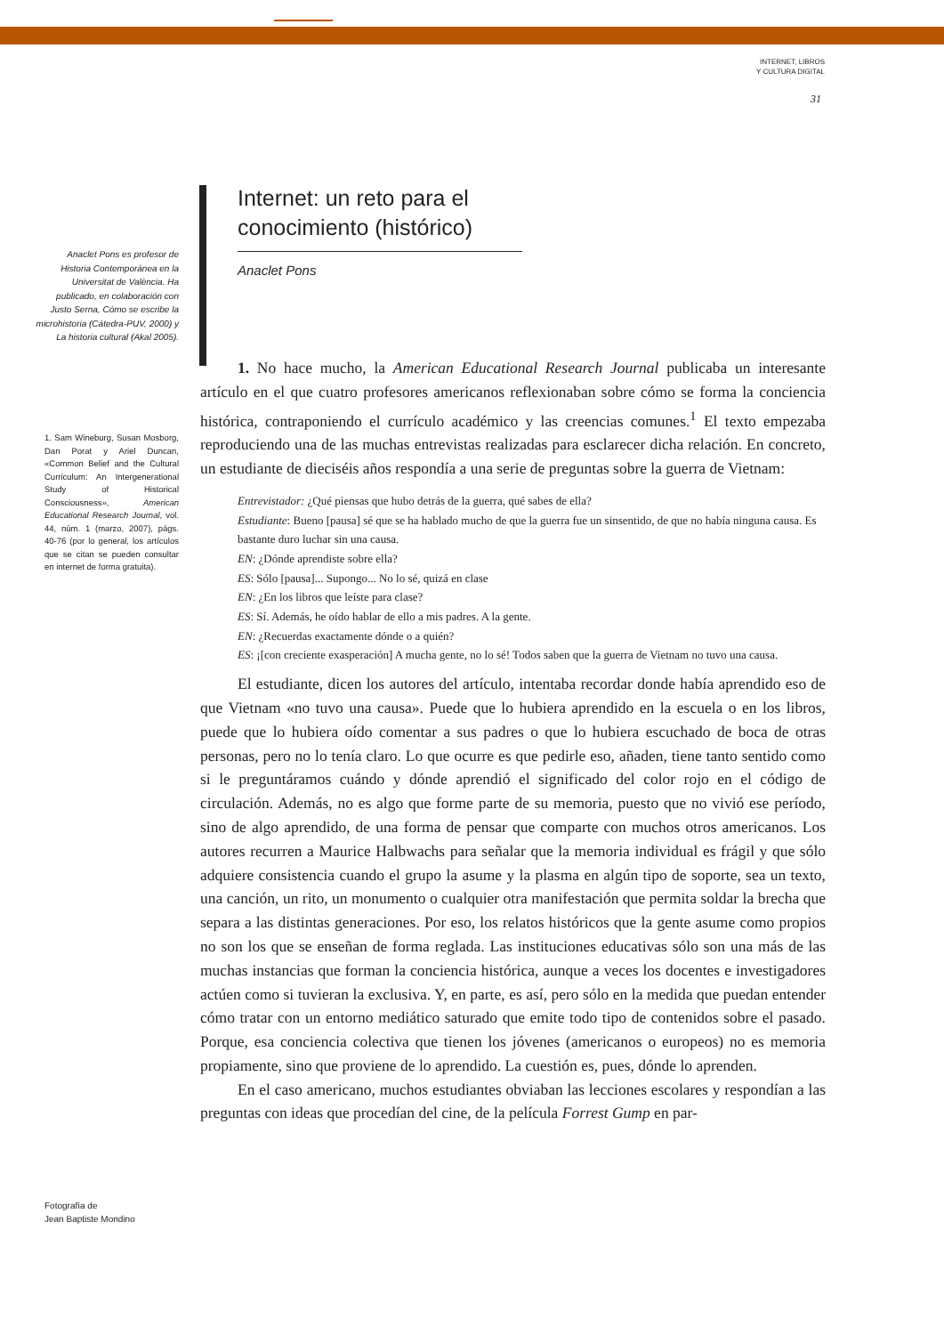INTERNET, LIBROS
Y CULTURA DIGITAL
31
Anaclet Pons es profesor de Historia Contemporánea en la Universitat de València. Ha publicado, en colaboración con Justo Serna, Cómo se escribe la microhistoria (Cátedra-PUV, 2000) y La historia cultural (Akal 2005).
1. Sam Wineburg, Susan Mosborg, Dan Porat y Ariel Duncan, «Common Belief and the Cultural Curriculum: An Intergenerational Study of Historical Consciousness», American Educational Research Journal, vol. 44, núm. 1 (marzo, 2007), págs. 40-76 (por lo general, los artículos que se citan se pueden consultar en internet de forma gratuita).
Fotografía de
Jean Baptiste Mondino
Internet: un reto para el conocimiento (histórico)
Anaclet Pons
1. No hace mucho, la American Educational Research Journal publicaba un interesante artículo en el que cuatro profesores americanos reflexionaban sobre cómo se forma la conciencia histórica, contraponiendo el currículo académico y las creencias comunes.<sup>1</sup> El texto empezaba reproduciendo una de las muchas entrevistas realizadas para esclarecer dicha relación. En concreto, un estudiante de dieciséis años respondía a una serie de preguntas sobre la guerra de Vietnam:
Entrevistador: ¿Qué piensas que hubo detrás de la guerra, qué sabes de ella?
Estudiante: Bueno [pausa] sé que se ha hablado mucho de que la guerra fue un sinsentido, de que no había ninguna causa. Es bastante duro luchar sin una causa.
EN: ¿Dónde aprendiste sobre ella?
ES: Sólo [pausa]... Supongo... No lo sé, quizá en clase
EN: ¿En los libros que leíste para clase?
ES: Sí. Además, he oído hablar de ello a mis padres. A la gente.
EN: ¿Recuerdas exactamente dónde o a quién?
ES: ¡[con creciente exasperación] A mucha gente, no lo sé! Todos saben que la guerra de Vietnam no tuvo una causa.
El estudiante, dicen los autores del artículo, intentaba recordar donde había aprendido eso de que Vietnam «no tuvo una causa». Puede que lo hubiera aprendido en la escuela o en los libros, puede que lo hubiera oído comentar a sus padres o que lo hubiera escuchado de boca de otras personas, pero no lo tenía claro. Lo que ocurre es que pedirle eso, añaden, tiene tanto sentido como si le preguntáramos cuándo y dónde aprendió el significado del color rojo en el código de circulación. Además, no es algo que forme parte de su memoria, puesto que no vivió ese período, sino de algo aprendido, de una forma de pensar que comparte con muchos otros americanos. Los autores recurren a Maurice Halbwachs para señalar que la memoria individual es frágil y que sólo adquiere consistencia cuando el grupo la asume y la plasma en algún tipo de soporte, sea un texto, una canción, un rito, un monumento o cualquier otra manifestación que permita soldar la brecha que separa a las distintas generaciones. Por eso, los relatos históricos que la gente asume como propios no son los que se enseñan de forma reglada. Las instituciones educativas sólo son una más de las muchas instancias que forman la conciencia histórica, aunque a veces los docentes e investigadores actúen como si tuvieran la exclusiva. Y, en parte, es así, pero sólo en la medida que puedan entender cómo tratar con un entorno mediático saturado que emite todo tipo de contenidos sobre el pasado. Porque, esa conciencia colectiva que tienen los jóvenes (americanos o europeos) no es memoria propiamente, sino que proviene de lo aprendido. La cuestión es, pues, dónde lo aprenden.
En el caso americano, muchos estudiantes obviaban las lecciones escolares y respondían a las preguntas con ideas que procedían del cine, de la película Forrest Gump en par-